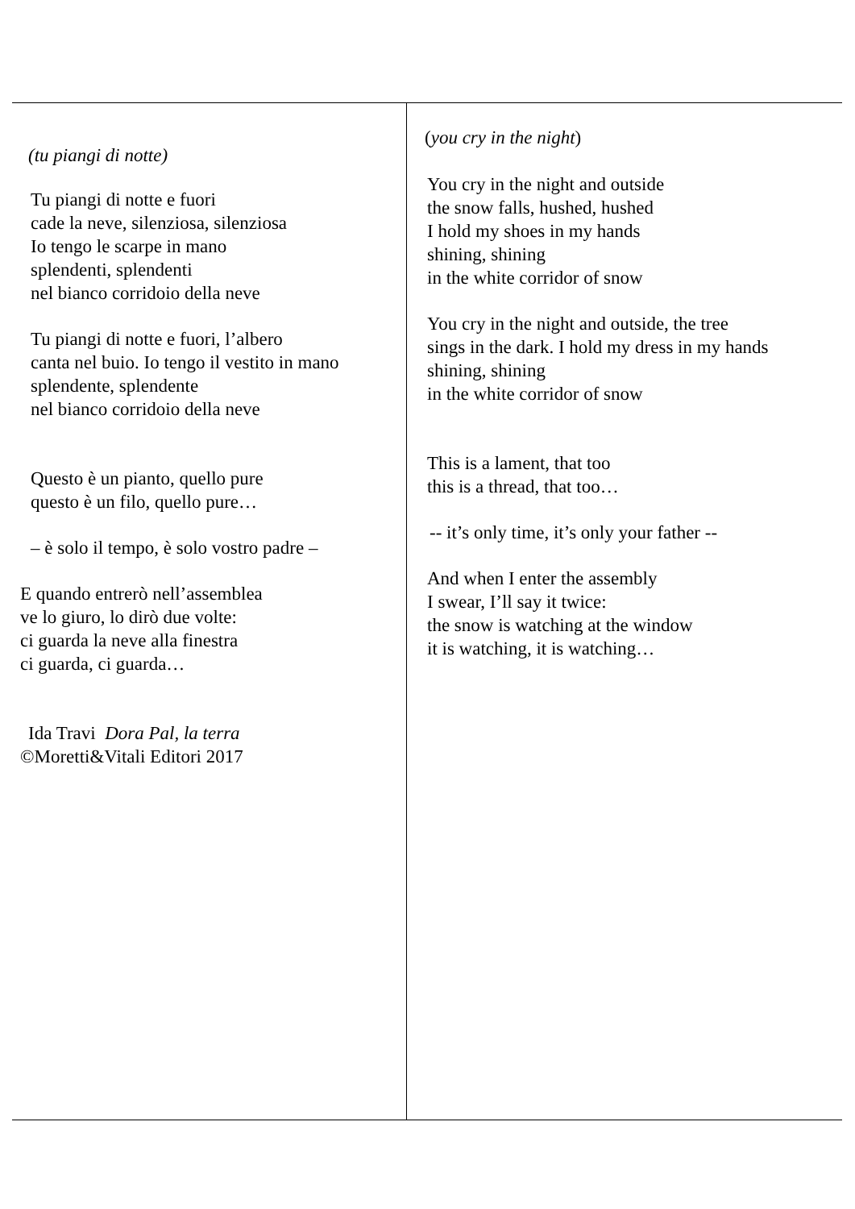| (tu piangi di notte) Tu piangi di notte e fuori cade la neve, silenziosa, silenziosa Io tengo le scarpe in mano splendenti, splendenti nel bianco corridoio della neve Tu piangi di notte e fuori, l’albero canta nel buio. Io tengo il vestito in mano splendente, splendente nel bianco corridoio della neve Questo è un pianto, quello pure questo è un filo, quello pure… – è solo il tempo, è solo vostro padre – E quando entrerò nell’assemblea ve lo giuro, lo dirò due volte: ci guarda la neve alla finestra ci guarda, ci guarda… Ida Travi Dora Pal, la terra ©Moretti&Vitali Editori 2017 | ( you cry in the night ) You cry in the night and outside the snow falls, hushed, hushed I hold my shoes in my hands shining, shining in the white corridor of snow You cry in the night and outside, the tree sings in the dark. I hold my dress in my hands shining, shining in the white corridor of snow This is a lament, that too this is a thread, that too… -- it’s only time, it’s only your father -- And when I enter the assembly I swear, I’ll say it twice: the snow is watching at the window it is watching, it is watching… |